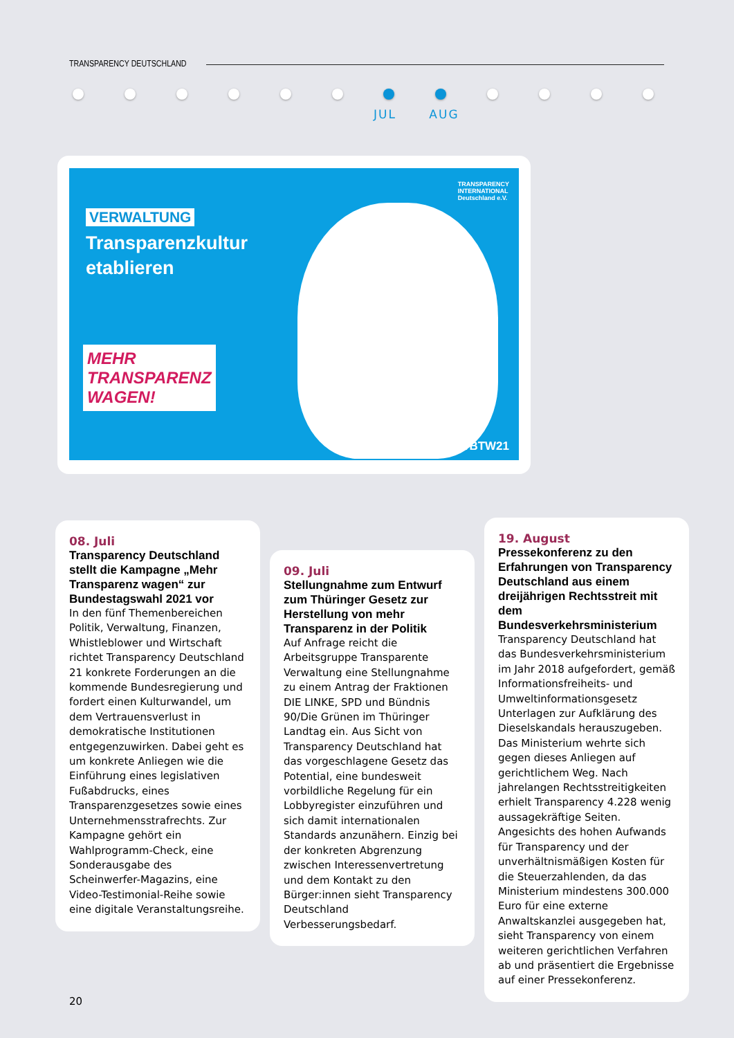TRANSPARENCY DEUTSCHLAND
JUL AUG
TRANSPARENCY
INTERNATIONAL
Deutschland e.V.
VERWALTUNG
Transparenzkultur
etablieren
MEHR
TRANSPARENZ
WAGEN!
#BTW21
08. Juli
Transparency Deutschland stellt die Kampagne „Mehr Transparenz wagen“ zur Bundestagswahl 2021 vor
In den fünf Themenbereichen Politik, Verwaltung, Finanzen, Whistleblower und Wirtschaft richtet Transparency Deutschland 21 konkrete Forderungen an die kommende Bundesregierung und fordert einen Kulturwandel, um dem Vertrauensverlust in demokratische Institutionen entgegenzuwirken. Dabei geht es um konkrete Anliegen wie die Einführung eines legislativen Fußabdrucks, eines Transparenzgesetzes sowie eines Unternehmensstrafrechts. Zur Kampagne gehört ein Wahlprogramm-Check, eine Sonderausgabe des Scheinwerfer-Magazins, eine Video-Testimonial-Reihe sowie eine digitale Veranstaltungsreihe.
09. Juli
Stellungnahme zum Entwurf zum Thüringer Gesetz zur Herstellung von mehr Transparenz in der Politik
Auf Anfrage reicht die Arbeitsgruppe Transparente Verwaltung eine Stellungnahme zu einem Antrag der Fraktionen DIE LINKE, SPD und Bündnis 90/Die Grünen im Thüringer Landtag ein. Aus Sicht von Transparency Deutschland hat das vorgeschlagene Gesetz das Potential, eine bundesweit vorbildliche Regelung für ein Lobbyregister einzuführen und sich damit internationalen Standards anzunähern. Einzig bei der konkreten Abgrenzung zwischen Interessenvertretung und dem Kontakt zu den Bürger:innen sieht Transparency Deutschland Verbesserungsbedarf.
19. August
Pressekonferenz zu den Erfahrungen von Transparency Deutschland aus einem dreijährigen Rechtsstreit mit dem Bundesverkehrsministerium
Transparency Deutschland hat das Bundesverkehrsministerium im Jahr 2018 aufgefordert, gemäß Informationsfreiheits- und Umweltinformationsgesetz Unterlagen zur Aufklärung des Dieselskandals herauszugeben. Das Ministerium wehrte sich gegen dieses Anliegen auf gerichtlichem Weg. Nach jahrelangen Rechtsstreitigkeiten erhielt Transparency 4.228 wenig aussagekräftige Seiten. Angesichts des hohen Aufwands für Transparency und der unverhältnismäßigen Kosten für die Steuerzahlenden, da das Ministerium mindestens 300.000 Euro für eine externe Anwaltskanzlei ausgegeben hat, sieht Transparency von einem weiteren gerichtlichen Verfahren ab und präsentiert die Ergebnisse auf einer Pressekonferenz.
20